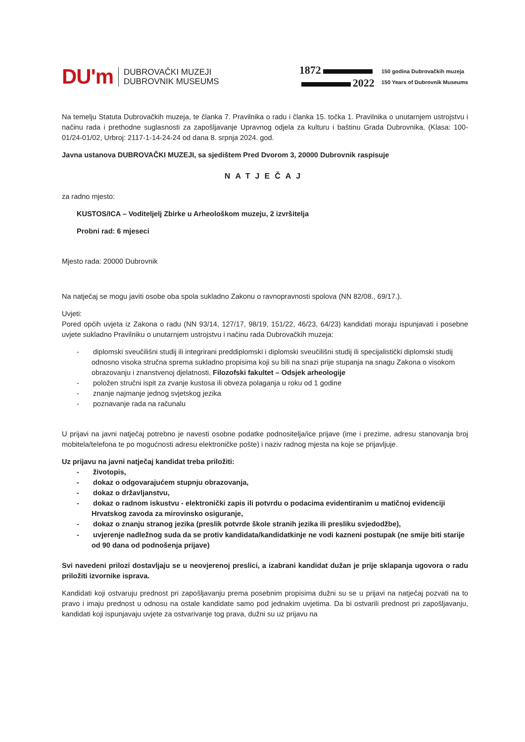DU'm
DUBROVAČKI MUZEJI
DUBROVNIK MUSEUMS
1872
2022
150 godina Dubrovačkih muzeja
150 Years of Dubrovnik Museums
Na temelju Statuta Dubrovačkih muzeja, te članka 7. Pravilnika o radu i članka 15. točka 1. Pravilnika o unutarnjem ustrojstvu i načinu rada i prethodne suglasnosti za zapošljavanje Upravnog odjela za kulturu i baštinu Grada Dubrovnika, (Klasa: 100-01/24-01/02, Urbroj: 2117-1-14-24-24 od dana 8. srpnja 2024. god.
Javna ustanova DUBROVAČKI MUZEJI, sa sjedištem Pred Dvorom 3, 20000 Dubrovnik raspisuje
NATJEČAJ
za radno mjesto:
KUSTOS/ICA – Voditeljelj Zbirke u Arheološkom muzeju, 2 izvršitelja
Probni rad: 6 mjeseci
Mjesto rada: 20000 Dubrovnik
Na natječaj se mogu javiti osobe oba spola sukladno Zakonu o ravnopravnosti spolova (NN 82/08., 69/17.).
Uvjeti:
Pored općih uvjeta iz Zakona o radu (NN 93/14, 127/17, 98/19, 151/22, 46/23, 64/23) kandidati moraju ispunjavati i posebne uvjete sukladno Pravilniku o unutarnjem ustrojstvu i načinu rada Dubrovačkih muzeja:
- diplomski sveučilišni studij ili integrirani preddiplomski i diplomski sveučilišni studij ili specijalistički diplomski studij odnosno visoka stručna sprema sukladno propisima koji su bili na snazi prije stupanja na snagu Zakona o visokom obrazovanju i znanstvenoj djelatnosti, Filozofski fakultet – Odsjek arheologije
- položen stručni ispit za zvanje kustosa ili obveza polaganja u roku od 1 godine
- znanje najmanje jednog svjetskog jezika
- poznavanje rada na računalu
U prijavi na javni natječaj potrebno je navesti osobne podatke podnositelja/ice prijave (ime i prezime, adresu stanovanja broj mobitela/telefona te po mogućnosti adresu elektroničke pošte) i naziv radnog mjesta na koje se prijavljuje.
Uz prijavu na javni natječaj kandidat treba priložiti:
- životopis,
- dokaz o odgovarajućem stupnju obrazovanja,
- dokaz o državljanstvu,
- dokaz o radnom iskustvu - elektronički zapis ili potvrdu o podacima evidentiranim u matičnoj evidenciji Hrvatskog zavoda za mirovinsko osiguranje,
- dokaz o znanju stranog jezika (preslik potvrde škole stranih jezika ili presliku svjedodžbe),
- uvjerenje nadležnog suda da se protiv kandidata/kandidatkinje ne vodi kazneni postupak (ne smije biti starije od 90 dana od podnošenja prijave)
Svi navedeni prilozi dostavljaju se u neovjerenoj preslici, a izabrani kandidat dužan je prije sklapanja ugovora o radu priložiti izvornike isprava.
Kandidati koji ostvaruju prednost pri zapošljavanju prema posebnim propisima dužni su se u prijavi na natječaj pozvati na to pravo i imaju prednost u odnosu na ostale kandidate samo pod jednakim uvjetima. Da bi ostvarili prednost pri zapošljavanju, kandidati koji ispunjavaju uvjete za ostvarivanje tog prava, dužni su uz prijavu na